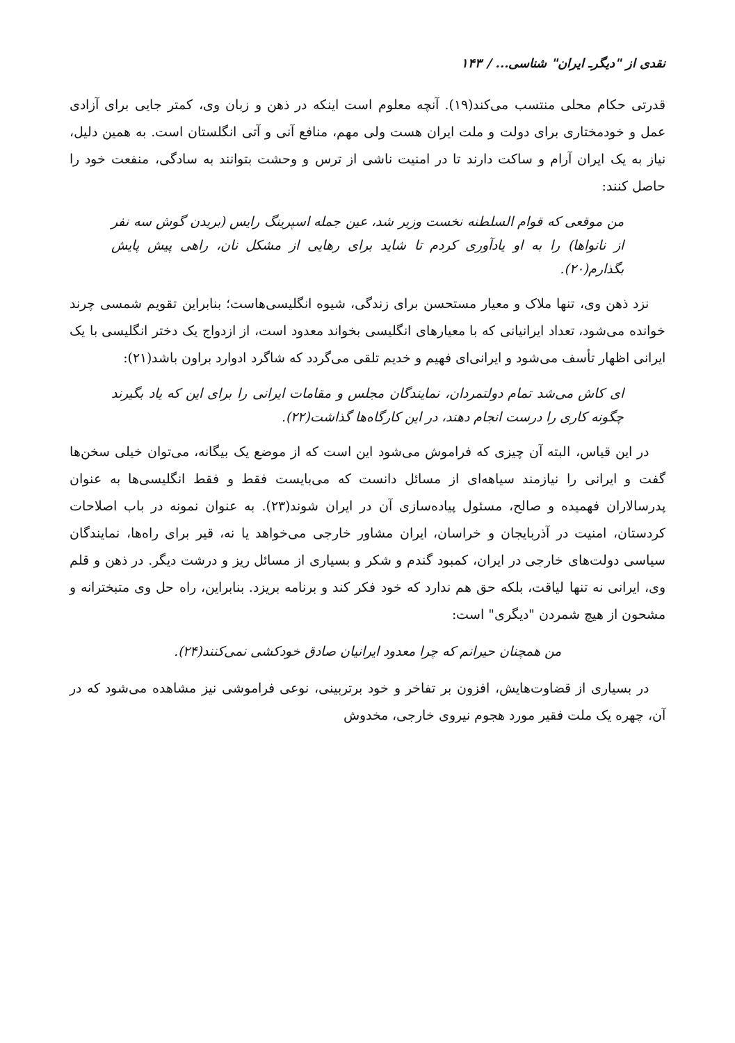نقدی از "دیگرـ ایران" شناسی... / ۱۴۳
قدرتی حکام محلی منتسب می‌کند(۱۹). آنچه معلوم است اینکه در ذهن و زبان وی، کمتر جایی برای آزادی عمل و خودمختاری برای دولت و ملت ایران هست ولی مهم، منافع آنی و آتی انگلستان است. به همین دلیل، نیاز به یک ایران آرام و ساکت دارند تا در امنیت ناشی از ترس و وحشت بتوانند به سادگی، منفعت خود را حاصل کنند:
من موقعی که قوام السلطنه نخست وزیر شد، عین جمله اسپرینگ رایس (بریدن گوش سه نفر از نانواها) را به او یادآوری کردم تا شاید برای رهایی از مشکل نان، راهی پیش پایش بگذارم(۲۰).
نزد ذهن وی، تنها ملاک و معیار مستحسن برای زندگی، شیوه انگلیسی‌هاست؛ بنابراین تقویم شمسی چرند خوانده می‌شود، تعداد ایرانیانی که با معیارهای انگلیسی بخواند معدود است، از ازدواج یک دختر انگلیسی با یک ایرانی اظهار تأسف می‌شود و ایرانی‌ای فهیم و خدیم تلقی می‌گردد که شاگرد ادوارد براون باشد(۲۱):
ای کاش می‌شد تمام دولتمردان، نمایندگان مجلس و مقامات ایرانی را برای این که یاد بگیرند چگونه کاری را درست انجام دهند، در این کارگاه‌ها گذاشت(۲۲).
در این قیاس، البته آن چیزی که فراموش می‌شود این است که از موضع یک بیگانه، می‌توان خیلی سخن‌ها گفت و ایرانی را نیازمند سیاهه‌ای از مسائل دانست که می‌بایست فقط و فقط انگلیسی‌ها به عنوان پدرسالاران فهمیده و صالح، مسئول پیاده‌سازی آن در ایران شوند(۲۳). به عنوان نمونه در باب اصلاحات کردستان، امنیت در آذربایجان و خراسان، ایران مشاور خارجی می‌خواهد یا نه، قیر برای راه‌ها، نمایندگان سیاسی دولت‌های خارجی در ایران، کمبود گندم و شکر و بسیاری از مسائل ریز و درشت دیگر. در ذهن و قلم وی، ایرانی نه تنها لیاقت، بلکه حق هم ندارد که خود فکر کند و برنامه بریزد. بنابراین، راه حل وی متبخترانه و مشحون از هیچ شمردن "دیگری" است:
من همچنان حیرانم که چرا معدود ایرانیان صادق خودکشی نمی‌کنند(۲۴).
در بسیاری از قضاوت‌هایش، افزون بر تفاخر و خود برتربینی، نوعی فراموشی نیز مشاهده می‌شود که در آن، چهره یک ملت فقیر مورد هجوم نیروی خارجی، مخدوش